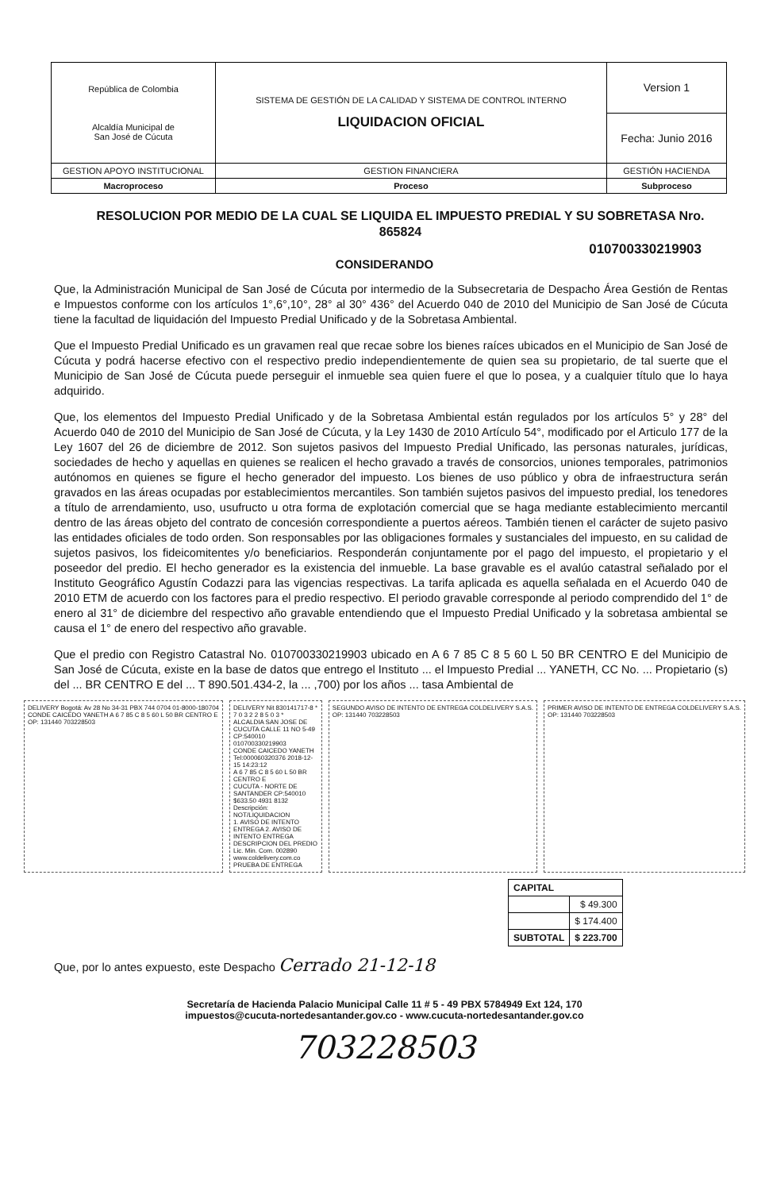| República de Colombia Alcaldía Municipal de San José de Cúcuta | SISTEMA DE GESTIÓN DE LA CALIDAD Y SISTEMA DE CONTROL INTERNO LIQUIDACION OFICIAL | Version 1 |
| | | Fecha: Junio 2016 |
| GESTION APOYO INSTITUCIONAL | GESTION FINANCIERA | GESTIÓN HACIENDA |
| Macroproceso | Proceso | Subproceso |
RESOLUCION POR MEDIO DE LA CUAL SE LIQUIDA EL IMPUESTO PREDIAL Y SU SOBRETASA Nro. 865824
010700330219903
CONSIDERANDO
Que, la Administración Municipal de San José de Cúcuta por intermedio de la Subsecretaria de Despacho Área Gestión de Rentas e Impuestos conforme con los artículos 1°,6°,10°, 28° al 30° 436° del Acuerdo 040 de 2010 del Municipio de San José de Cúcuta tiene la facultad de liquidación del Impuesto Predial Unificado y de la Sobretasa Ambiental.
Que el Impuesto Predial Unificado es un gravamen real que recae sobre los bienes raíces ubicados en el Municipio de San José de Cúcuta y podrá hacerse efectivo con el respectivo predio independientemente de quien sea su propietario, de tal suerte que el Municipio de San José de Cúcuta puede perseguir el inmueble sea quien fuere el que lo posea, y a cualquier título que lo haya adquirido.
Que, los elementos del Impuesto Predial Unificado y de la Sobretasa Ambiental están regulados por los artículos 5° y 28° del Acuerdo 040 de 2010 del Municipio de San José de Cúcuta, y la Ley 1430 de 2010 Artículo 54°, modificado por el Articulo 177 de la Ley 1607 del 26 de diciembre de 2012. Son sujetos pasivos del Impuesto Predial Unificado, las personas naturales, jurídicas, sociedades de hecho y aquellas en quienes se realicen el hecho gravado a través de consorcios, uniones temporales, patrimonios autónomos en quienes se figure el hecho generador del impuesto. Los bienes de uso público y obra de infraestructura serán gravados en las áreas ocupadas por establecimientos mercantiles. Son también sujetos pasivos del impuesto predial, los tenedores a título de arrendamiento, uso, usufructo u otra forma de explotación comercial que se haga mediante establecimiento mercantil dentro de las áreas objeto del contrato de concesión correspondiente a puertos aéreos. También tienen el carácter de sujeto pasivo las entidades oficiales de todo orden. Son responsables por las obligaciones formales y sustanciales del impuesto, en su calidad de sujetos pasivos, los fideicomitentes y/o beneficiarios. Responderán conjuntamente por el pago del impuesto, el propietario y el poseedor del predio. El hecho generador es la existencia del inmueble. La base gravable es el avalúo catastral señalado por el Instituto Geográfico Agustín Codazzi para las vigencias respectivas. La tarifa aplicada es aquella señalada en el Acuerdo 040 de 2010 ETM de acuerdo con los factores para el predio respectivo. El periodo gravable corresponde al periodo comprendido del 1° de enero al 31° de diciembre del respectivo año gravable entendiendo que el Impuesto Predial Unificado y la sobretasa ambiental se causa el 1° de enero del respectivo año gravable.
Que el predio con Registro Catastral No. 010700330219903 ubicado en A 6 7 85 C 8 5 60 L 50 BR CENTRO E del Municipio de San José de Cúcuta, existe en la base de datos que entrego el Instituto ... el Impuesto Predial ... YANETH, CC No. ... Propietario (s) del ... BR CENTRO E del ... T 890.501.434-2, la ... ,700) por los años ... tasa Ambiental de
DELIVERY Bogotá: Av 28 No 34-31 PBX 744 0704 01-8000-180704
CONDE CAICEDO YANETH A 6 7 85 C 8 5 60 L 50 BR CENTRO E
OP: 131440 703228503
DELIVERY Nit 830141717-8 * 7 0 3 2 2 8 5 0 3 *
ALCALDIA SAN JOSE DE CUCUTA CALLE 11 NO 5-49 CP:540010 010700330219903
CONDE CAICEDO YANETH Tel:000060320376 2018-12-15 14:23:12
A 6 7 85 C 8 5 60 L 50 BR CENTRO E
CUCUTA - NORTE DE SANTANDER CP:540010 $633.50 4931 8132
Descripción: NOT/LIQUIDACION
1. AVISO DE INTENTO ENTREGA 2. AVISO DE INTENTO ENTREGA DESCRIPCION DEL PREDIO
Lic. Min. Com. 002890 www.coldelivery.com.co PRUEBA DE ENTREGA
SEGUNDO AVISO DE INTENTO DE ENTREGA COLDELIVERY S.A.S.
OP: 131440 703228503
PRIMER AVISO DE INTENTO DE ENTREGA COLDELIVERY S.A.S.
OP: 131440 703228503
| CAPITAL | |
| | $ 49.300 |
| | $ 174.400 |
| SUBTOTAL | $ 223.700 |
Que, por lo antes expuesto, este Despacho Cerrado 21-12-18
Secretaría de Hacienda Palacio Municipal Calle 11 # 5 - 49 PBX 5784949 Ext 124, 170
impuestos@cucuta-nortedesantander.gov.co - www.cucuta-nortedesantander.gov.co
703228503